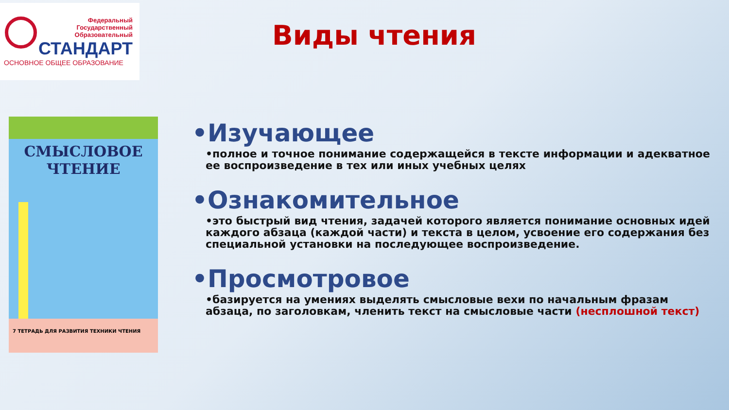Федеральный
Государственный
Образовательный
СТАНДАРТ
ОСНОВНОЕ ОБЩЕЕ ОБРАЗОВАНИЕ
Виды чтения
СМЫСЛОВОЕ
ЧТЕНИЕ
7 ТЕТРАДЬ ДЛЯ РАЗВИТИЯ ТЕХНИКИ ЧТЕНИЯ
•Изучающее
•полное и точное понимание содержащейся в тексте информации и адекватное ее воспроизведение в тех или иных учебных целях
•Ознакомительное
•это быстрый вид чтения, задачей которого является понимание основных идей каждого абзаца (каждой части) и текста в целом, усвоение его содержания без специальной установки на последующее воспроизведение.
•Просмотровое
•базируется на умениях выделять смысловые вехи по начальным фразам абзаца, по заголовкам, членить текст на смысловые части (несплошной текст)